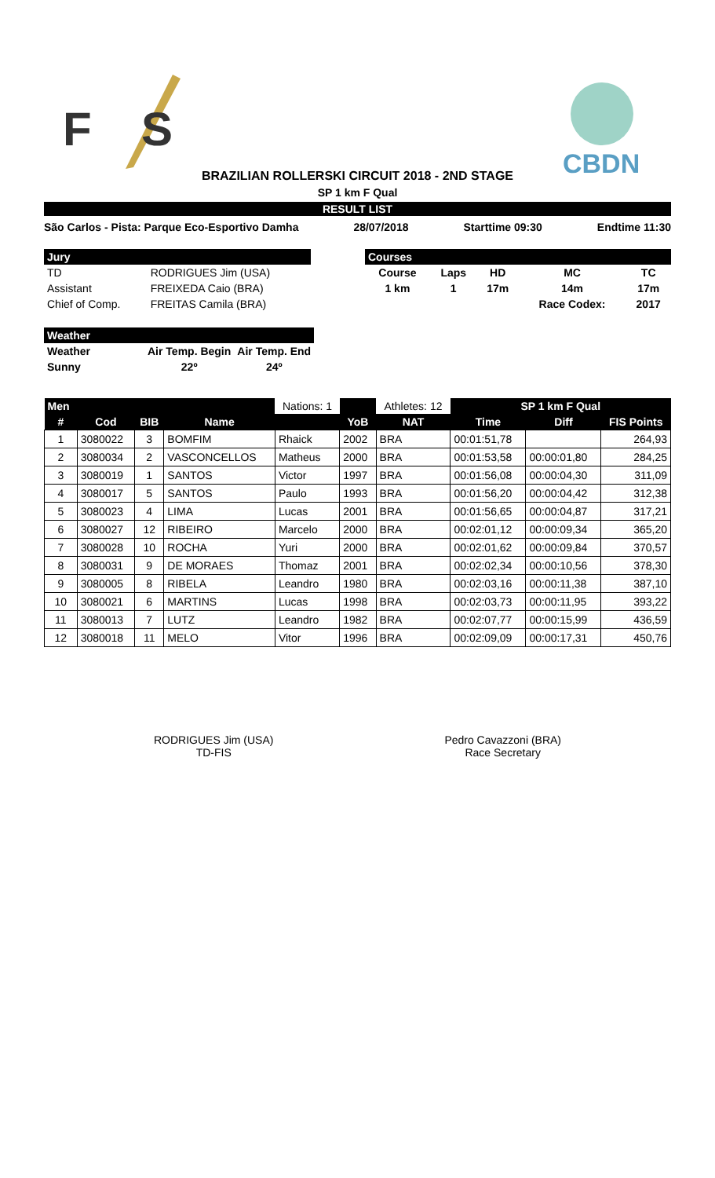F
S
CBDN
BRAZILIAN ROLLERSKI CIRCUIT 2018 - 2ND STAGE
SP 1 km F Qual
RESULT LIST
São Carlos - Pista: Parque Eco-Esportivo Damha 28/07/2018 Starttime 09:30 Endtime 11:30
| Jury | |
| --- | --- |
| TD | RODRIGUES Jim (USA) |
| Assistant | FREIXEDA Caio (BRA) |
| Chief of Comp. | FREITAS Camila (BRA) |
| Courses | | | | |
| --- | --- | --- | --- | --- |
| Course | Laps | HD | MC | TC |
| 1 km | 1 | 17m | 14m | 17m |
| | | | Race Codex: | 2017 |
| Weather | | |
| --- | --- | --- |
| Weather | Air Temp. Begin | Air Temp. End |
| Sunny | 22º | 24º |
| Men | | | | Nations: 1 | | Athletes: 12 | SP 1 km F Qual | | |
| --- | --- | --- | --- | --- | --- | --- | --- | --- | --- |
| # | Cod | BIB | Name | | YoB | NAT | Time | Diff | FIS Points |
| 1 | 3080022 | 3 | BOMFIM | Rhaick | 2002 | BRA | 00:01:51,78 | | 264,93 |
| 2 | 3080034 | 2 | VASCONCELLOS | Matheus | 2000 | BRA | 00:01:53,58 | 00:00:01,80 | 284,25 |
| 3 | 3080019 | 1 | SANTOS | Victor | 1997 | BRA | 00:01:56,08 | 00:00:04,30 | 311,09 |
| 4 | 3080017 | 5 | SANTOS | Paulo | 1993 | BRA | 00:01:56,20 | 00:00:04,42 | 312,38 |
| 5 | 3080023 | 4 | LIMA | Lucas | 2001 | BRA | 00:01:56,65 | 00:00:04,87 | 317,21 |
| 6 | 3080027 | 12 | RIBEIRO | Marcelo | 2000 | BRA | 00:02:01,12 | 00:00:09,34 | 365,20 |
| 7 | 3080028 | 10 | ROCHA | Yuri | 2000 | BRA | 00:02:01,62 | 00:00:09,84 | 370,57 |
| 8 | 3080031 | 9 | DE MORAES | Thomaz | 2001 | BRA | 00:02:02,34 | 00:00:10,56 | 378,30 |
| 9 | 3080005 | 8 | RIBELA | Leandro | 1980 | BRA | 00:02:03,16 | 00:00:11,38 | 387,10 |
| 10 | 3080021 | 6 | MARTINS | Lucas | 1998 | BRA | 00:02:03,73 | 00:00:11,95 | 393,22 |
| 11 | 3080013 | 7 | LUTZ | Leandro | 1982 | BRA | 00:02:07,77 | 00:00:15,99 | 436,59 |
| 12 | 3080018 | 11 | MELO | Vitor | 1996 | BRA | 00:02:09,09 | 00:00:17,31 | 450,76 |
RODRIGUES Jim (USA)
TD-FIS
Pedro Cavazzoni (BRA)
Race Secretary